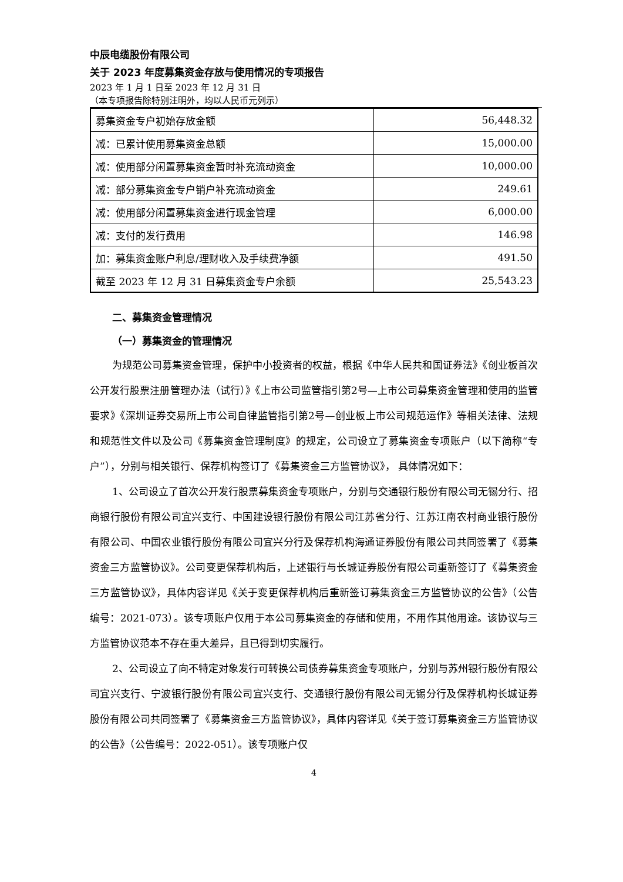中辰电缆股份有限公司
关于 2023 年度募集资金存放与使用情况的专项报告
2023 年 1 月 1 日至 2023 年 12 月 31 日
（本专项报告除特别注明外，均以人民币元列示）
| 募集资金专户初始存放金额 | 56,448.32 |
| 减：已累计使用募集资金总额 | 15,000.00 |
| 减：使用部分闲置募集资金暂时补充流动资金 | 10,000.00 |
| 减：部分募集资金专户销户补充流动资金 | 249.61 |
| 减：使用部分闲置募集资金进行现金管理 | 6,000.00 |
| 减：支付的发行费用 | 146.98 |
| 加：募集资金账户利息/理财收入及手续费净额 | 491.50 |
| 截至 2023 年 12 月 31 日募集资金专户余额 | 25,543.23 |
二、募集资金管理情况
（一）募集资金的管理情况
为规范公司募集资金管理，保护中小投资者的权益，根据《中华人民共和国证券法》《创业板首次公开发行股票注册管理办法（试行）》《上市公司监管指引第2号—上市公司募集资金管理和使用的监管要求》《深圳证券交易所上市公司自律监管指引第2号—创业板上市公司规范运作》等相关法律、法规和规范性文件以及公司《募集资金管理制度》的规定，公司设立了募集资金专项账户（以下简称“专户”），分别与相关银行、保荐机构签订了《募集资金三方监管协议》， 具体情况如下：
1、公司设立了首次公开发行股票募集资金专项账户，分别与交通银行股份有限公司无锡分行、招商银行股份有限公司宜兴支行、中国建设银行股份有限公司江苏省分行、江苏江南农村商业银行股份有限公司、中国农业银行股份有限公司宜兴分行及保荐机构海通证券股份有限公司共同签署了《募集资金三方监管协议》。公司变更保荐机构后，上述银行与长城证券股份有限公司重新签订了《募集资金三方监管协议》，具体内容详见《关于变更保荐机构后重新签订募集资金三方监管协议的公告》（公告编号：2021-073）。该专项账户仅用于本公司募集资金的存储和使用，不用作其他用途。该协议与三方监管协议范本不存在重大差异，且已得到切实履行。
2、公司设立了向不特定对象发行可转换公司债券募集资金专项账户，分别与苏州银行股份有限公司宜兴支行、宁波银行股份有限公司宜兴支行、交通银行股份有限公司无锡分行及保荐机构长城证券股份有限公司共同签署了《募集资金三方监管协议》，具体内容详见《关于签订募集资金三方监管协议的公告》（公告编号：2022-051）。该专项账户仅
4